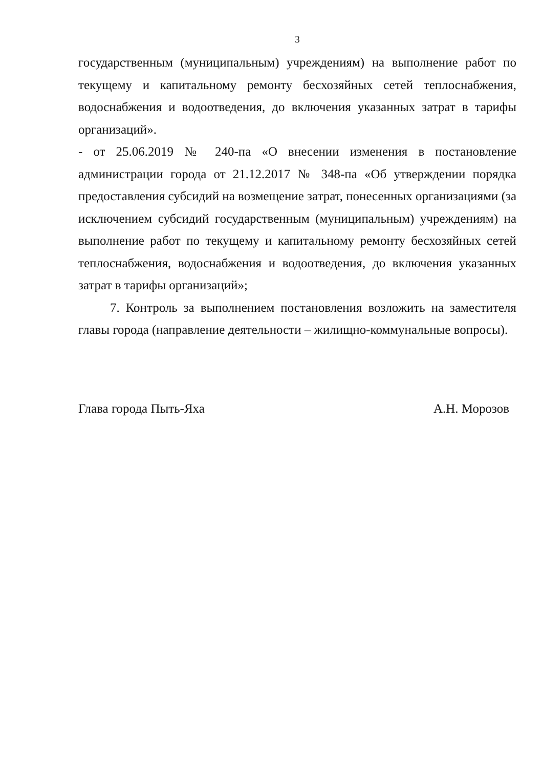3
государственным (муниципальным) учреждениям) на выполнение работ по текущему и капитальному ремонту бесхозяйных сетей теплоснабжения, водоснабжения и водоотведения, до включения указанных затрат в тарифы организаций».
- от 25.06.2019 № 240-па «О внесении изменения в постановление администрации города от 21.12.2017 № 348-па «Об утверждении порядка предоставления субсидий на возмещение затрат, понесенных организациями (за исключением субсидий государственным (муниципальным) учреждениям) на выполнение работ по текущему и капитальному ремонту бесхозяйных сетей теплоснабжения, водоснабжения и водоотведения, до включения указанных затрат в тарифы организаций»;
7. Контроль за выполнением постановления возложить на заместителя главы города (направление деятельности – жилищно-коммунальные вопросы).
Глава города Пыть-Яха А.Н. Морозов